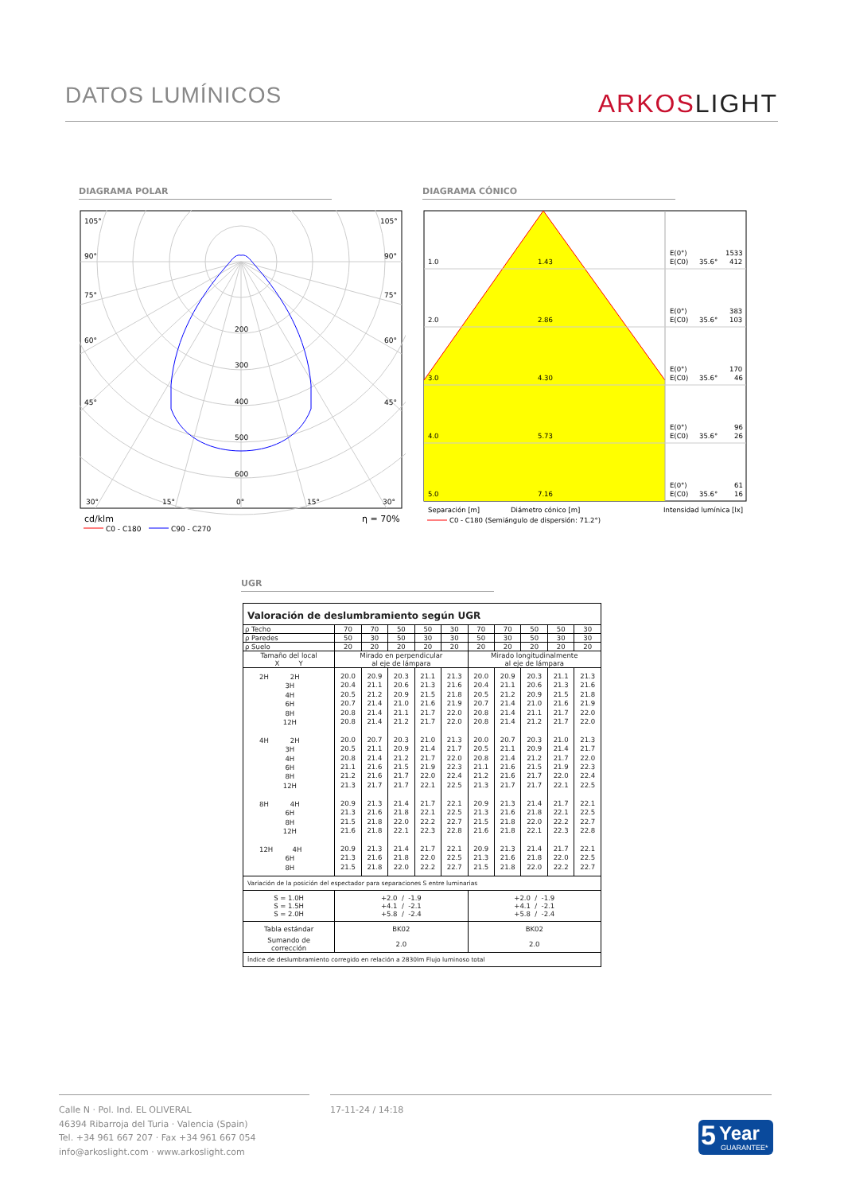DATOS LUMÍNICOS
ARKOSLIGHT
DIAGRAMA POLAR DIAGRAMA CÓNICO
105°
105°
90°
90°
75°
75°
60°
60°
45°
45°
200
300
400
500
600
30°
15°
0°
15°
30°
cd/klm
η = 70%
C0 - C180
C90 - C270
1.0
1.43
E(0°)
1533
E(C0)
35.6°
412
2.0
2.86
E(0°)
383
E(C0)
35.6°
103
3.0
4.30
E(0°)
170
E(C0)
35.6°
46
4.0
5.73
E(0°)
96
E(C0)
35.6°
26
5.0
7.16
E(0°)
61
E(C0)
35.6°
16
Separación [m]
Diámetro cónico [m]
Intensidad lumínica [lx]
C0 - C180 (Semiángulo de dispersión: 71.2°)
UGR
| Valoración de deslumbramiento según UGR | | | | | | | | | | |
| ρ Techo | 70 | 70 | 50 | 50 | 30 | 70 | 70 | 50 | 50 | 30 |
| ρ Paredes | 50 | 30 | 50 | 30 | 30 | 50 | 30 | 50 | 30 | 30 |
| ρ Suelo | 20 | 20 | 20 | 20 | 20 | 20 | 20 | 20 | 20 | 20 |
| Tamaño del local X Y | Mirado en perpendicular al eje de lámpara | | | | | Mirado longitudinalmente al eje de lámpara | | | | |
| 2H 2H 3H 4H 6H 8H 12H 4H 2H 3H 4H 6H 8H 12H 8H 4H 6H 8H 12H 12H 4H 6H 8H | 20.0 20.4 20.5 20.7 20.8 20.8 20.0 20.5 20.8 21.1 21.2 21.3 20.9 21.3 21.5 21.6 20.9 21.3 21.5 | 20.9 21.1 21.2 21.4 21.4 21.4 20.7 21.1 21.4 21.6 21.6 21.7 21.3 21.6 21.8 21.8 21.3 21.6 21.8 | 20.3 20.6 20.9 21.0 21.1 21.2 20.3 20.9 21.2 21.5 21.7 21.7 21.4 21.8 22.0 22.1 21.4 21.8 22.0 | 21.1 21.3 21.5 21.6 21.7 21.7 21.0 21.4 21.7 21.9 22.0 22.1 21.7 22.1 22.2 22.3 21.7 22.0 22.2 | 21.3 21.6 21.8 21.9 22.0 22.0 21.3 21.7 22.0 22.3 22.4 22.5 22.1 22.5 22.7 22.8 22.1 22.5 22.7 | 20.0 20.4 20.5 20.7 20.8 20.8 20.0 20.5 20.8 21.1 21.2 21.3 20.9 21.3 21.5 21.6 20.9 21.3 21.5 | 20.9 21.1 21.2 21.4 21.4 21.4 20.7 21.1 21.4 21.6 21.6 21.7 21.3 21.6 21.8 21.8 21.3 21.6 21.8 | 20.3 20.6 20.9 21.0 21.1 21.2 20.3 20.9 21.2 21.5 21.7 21.7 21.4 21.8 22.0 22.1 21.4 21.8 22.0 | 21.1 21.3 21.5 21.6 21.7 21.7 21.0 21.4 21.7 21.9 22.0 22.1 21.7 22.1 22.2 22.3 21.7 22.0 22.2 | 21.3 21.6 21.8 21.9 22.0 22.0 21.3 21.7 22.0 22.3 22.4 22.5 22.1 22.5 22.7 22.8 22.1 22.5 22.7 |
| Variación de la posición del espectador para separaciones S entre luminarias | | | | | | | | | | |
| S = 1.0H S = 1.5H S = 2.0H | +2.0 / -1.9 +4.1 / -2.1 +5.8 / -2.4 | | | | | +2.0 / -1.9 +4.1 / -2.1 +5.8 / -2.4 | | | | |
| Tabla estándar | BK02 | | | | | BK02 | | | | |
| Sumando de corrección | 2.0 | | | | | 2.0 | | | | |
| Índice de deslumbramiento corregido en relación a 2830lm Flujo luminoso total | | | | | | | | | | |
Calle N · Pol. Ind. EL OLIVERAL
46394 Ribarroja del Turia · Valencia (Spain)
Tel. +34 961 667 207 · Fax +34 961 667 054
info@arkoslight.com · www.arkoslight.com
17-11-24 / 14:18
5 Year
GUARANTEE*